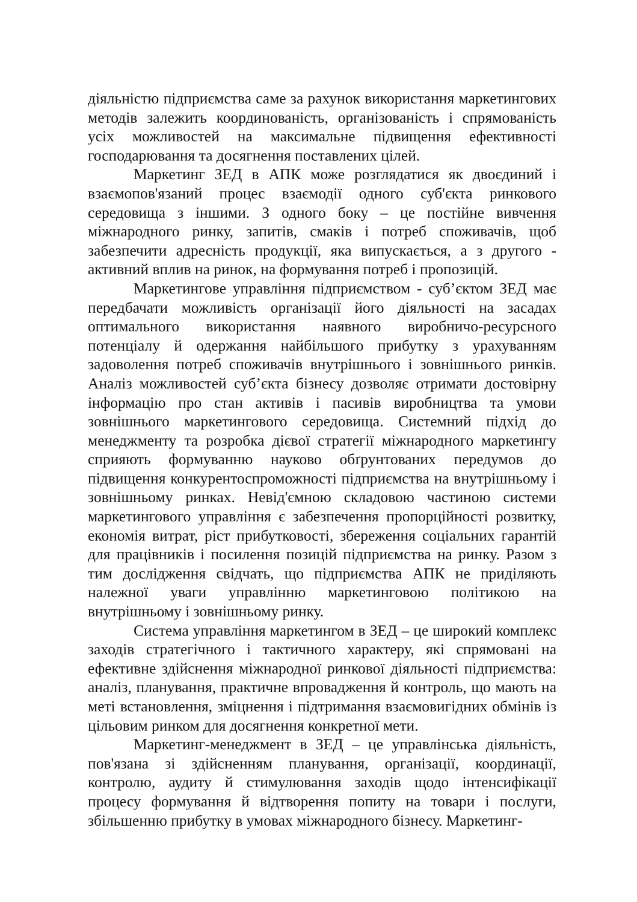діяльністю підприємства саме за рахунок використання маркетингових методів залежить координованість, організованість і спрямованість усіх можливостей на максимальне підвищення ефективності господарювання та досягнення поставлених цілей.
Маркетинг ЗЕД в АПК може розглядатися як двоєдиний і взаємопов'язаний процес взаємодії одного суб'єкта ринкового середовища з іншими. З одного боку – це постійне вивчення міжнародного ринку, запитів, смаків і потреб споживачів, щоб забезпечити адресність продукції, яка випускається, а з другого - активний вплив на ринок, на формування потреб і пропозицій.
Маркетингове управління підприємством - суб’єктом ЗЕД має передбачати можливість організації його діяльності на засадах оптимального використання наявного виробничо-ресурсного потенціалу й одержання найбільшого прибутку з урахуванням задоволення потреб споживачів внутрішнього і зовнішнього ринків. Аналіз можливостей суб’єкта бізнесу дозволяє отримати достовірну інформацію про стан активів і пасивів виробництва та умови зовнішнього маркетингового середовища. Системний підхід до менеджменту та розробка дієвої стратегії міжнародного маркетингу сприяють формуванню науково обґрунтованих передумов до підвищення конкурентоспроможності підприємства на внутрішньому і зовнішньому ринках. Невід'ємною складовою частиною системи маркетингового управління є забезпечення пропорційності розвитку, економія витрат, ріст прибутковості, збереження соціальних гарантій для працівників і посилення позицій підприємства на ринку. Разом з тим дослідження свідчать, що підприємства АПК не приділяють належної уваги управлінню маркетинговою політикою на внутрішньому і зовнішньому ринку.
Система управління маркетингом в ЗЕД – це широкий комплекс заходів стратегічного і тактичного характеру, які спрямовані на ефективне здійснення міжнародної ринкової діяльності підприємства: аналіз, планування, практичне впровадження й контроль, що мають на меті встановлення, зміцнення і підтримання взаємовигідних обмінів із цільовим ринком для досягнення конкретної мети.
Маркетинг-менеджмент в ЗЕД – це управлінська діяльність, пов'язана зі здійсненням планування, організації, координації, контролю, аудиту й стимулювання заходів щодо інтенсифікації процесу формування й відтворення попиту на товари і послуги, збільшенню прибутку в умовах міжнародного бізнесу. Маркетинг-